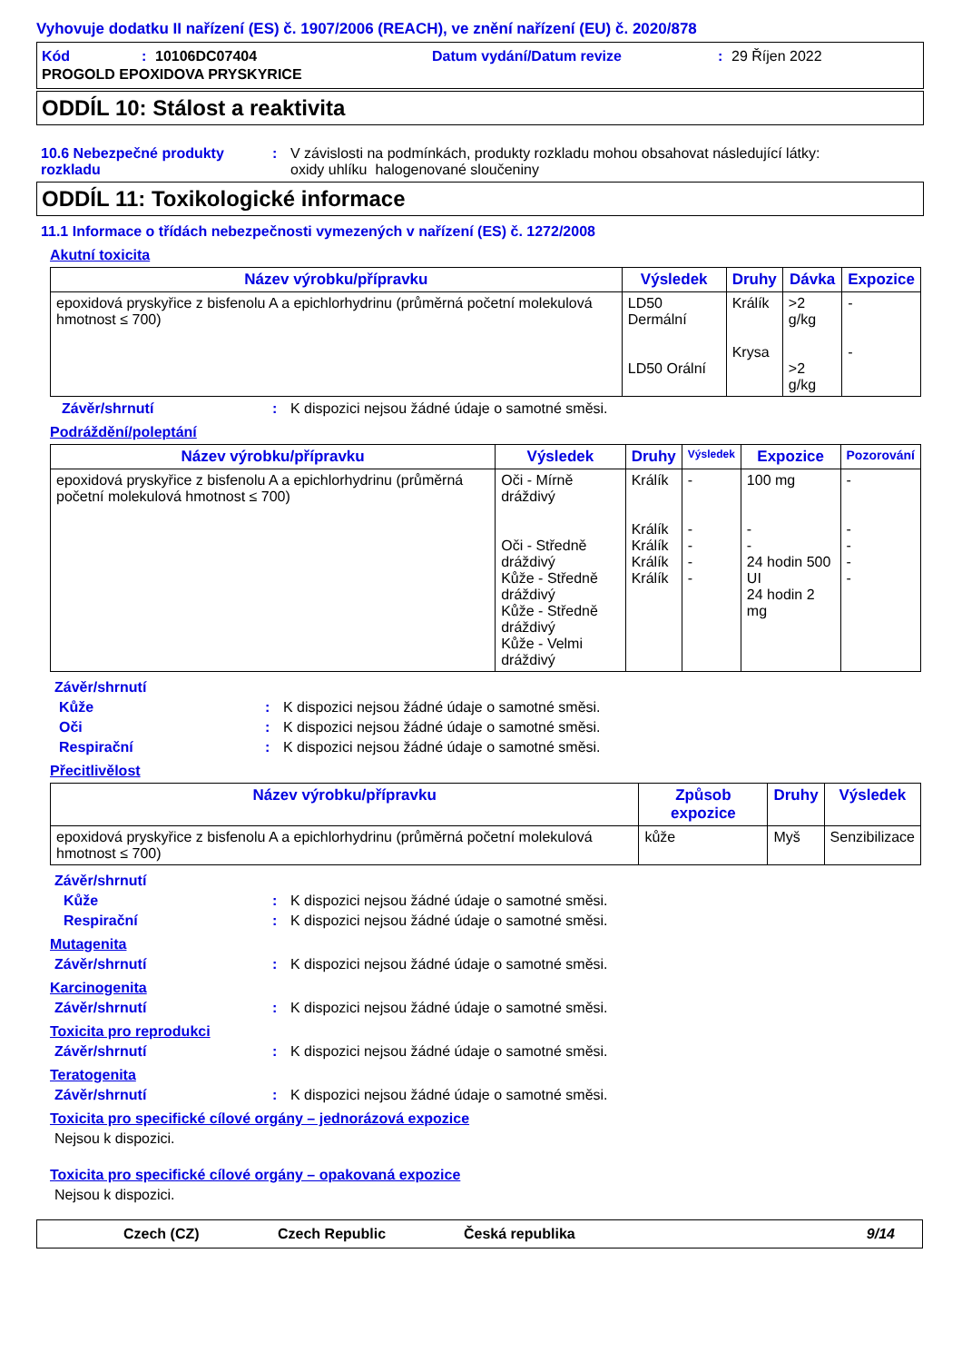Vyhovuje dodatku II nařízení (ES) č. 1907/2006 (REACH), ve znění nařízení (EU) č. 2020/878
Kód: 10106DC07404 Datum vydání/Datum revize: 29 Říjen 2022
PROGOLD EPOXIDOVA PRYSKYRICE
ODDÍL 10: Stálost a reaktivita
10.6 Nebezpečné produkty rozkladu: V závislosti na podmínkách, produkty rozkladu mohou obsahovat následující látky:
oxidy uhlíku halogenované sloučeniny
ODDÍL 11: Toxikologické informace
11.1 Informace o třídách nebezpečnosti vymezených v nařízení (ES) č. 1272/2008
Akutní toxicita
| Název výrobku/přípravku | Výsledek | Druhy | Dávka | Expozice |
| --- | --- | --- | --- | --- |
| epoxidová pryskyřice z bisfenolu A a epichlorhydrinu (průměrná početní molekulová hmotnost ≤ 700) | LD50 Dermální LD50 Orální | Králík Krysa | >2 g/kg >2 g/kg | - - |
Závěr/shrnutí: K dispozici nejsou žádné údaje o samotné směsi.
Podráždění/poleptání
| Název výrobku/přípravku | Výsledek | Druhy | Výsledek | Expozice | Pozorování |
| --- | --- | --- | --- | --- | --- |
| epoxidová pryskyřice z bisfenolu A a epichlorhydrinu (průměrná početní molekulová hmotnost ≤ 700) | Oči - Mírně dráždivý Oči - Středně dráždivý Kůže - Středně dráždivý Kůže - Středně dráždivý Kůže - Velmi dráždivý | Králík Králík Králík Králík Králík | - - - - - | 100 mg - - 24 hodin 500 UI 24 hodin 2 mg | - - - - - |
Závěr/shrnutí
Kůže: K dispozici nejsou žádné údaje o samotné směsi.
Oči: K dispozici nejsou žádné údaje o samotné směsi.
Respirační: K dispozici nejsou žádné údaje o samotné směsi.
Přecitlivělost
| Název výrobku/přípravku | Způsob expozice | Druhy | Výsledek |
| --- | --- | --- | --- |
| epoxidová pryskyřice z bisfenolu A a epichlorhydrinu (průměrná početní molekulová hmotnost ≤ 700) | kůže | Myš | Senzibilizace |
Závěr/shrnutí
Kůže: K dispozici nejsou žádné údaje o samotné směsi.
Respirační: K dispozici nejsou žádné údaje o samotné směsi.
Mutagenita
Závěr/shrnutí: K dispozici nejsou žádné údaje o samotné směsi.
Karcinogenita
Závěr/shrnutí: K dispozici nejsou žádné údaje o samotné směsi.
Toxicita pro reprodukci
Závěr/shrnutí: K dispozici nejsou žádné údaje o samotné směsi.
Teratogenita
Závěr/shrnutí: K dispozici nejsou žádné údaje o samotné směsi.
Toxicita pro specifické cílové orgány – jednorázová expozice
Nejsou k dispozici.
Toxicita pro specifické cílové orgány – opakovaná expozice
Nejsou k dispozici.
Czech (CZ) Czech Republic Česká republika 9/14